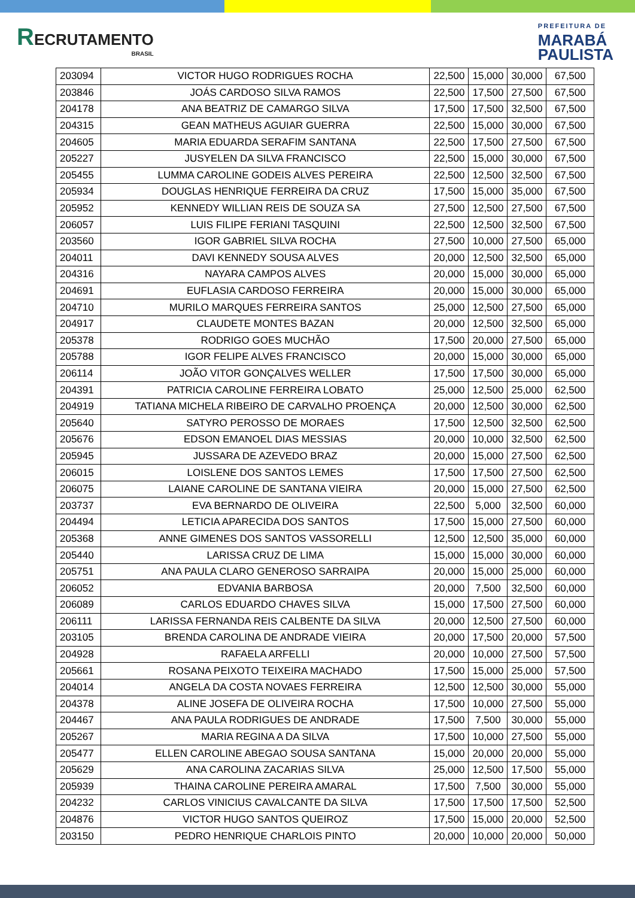RECRUTAMENTO
BRASIL
PREFEITURA DE
MARABÁ
PAULISTA
| 203094 | VICTOR HUGO RODRIGUES ROCHA | 22,500 | 15,000 | 30,000 | 67,500 |
| 203846 | JOÁS CARDOSO SILVA RAMOS | 22,500 | 17,500 | 27,500 | 67,500 |
| 204178 | ANA BEATRIZ DE CAMARGO SILVA | 17,500 | 17,500 | 32,500 | 67,500 |
| 204315 | GEAN MATHEUS AGUIAR GUERRA | 22,500 | 15,000 | 30,000 | 67,500 |
| 204605 | MARIA EDUARDA SERAFIM SANTANA | 22,500 | 17,500 | 27,500 | 67,500 |
| 205227 | JUSYELEN DA SILVA FRANCISCO | 22,500 | 15,000 | 30,000 | 67,500 |
| 205455 | LUMMA CAROLINE GODEIS ALVES PEREIRA | 22,500 | 12,500 | 32,500 | 67,500 |
| 205934 | DOUGLAS HENRIQUE FERREIRA DA CRUZ | 17,500 | 15,000 | 35,000 | 67,500 |
| 205952 | KENNEDY WILLIAN REIS DE SOUZA SA | 27,500 | 12,500 | 27,500 | 67,500 |
| 206057 | LUIS FILIPE FERIANI TASQUINI | 22,500 | 12,500 | 32,500 | 67,500 |
| 203560 | IGOR GABRIEL SILVA ROCHA | 27,500 | 10,000 | 27,500 | 65,000 |
| 204011 | DAVI KENNEDY SOUSA ALVES | 20,000 | 12,500 | 32,500 | 65,000 |
| 204316 | NAYARA CAMPOS ALVES | 20,000 | 15,000 | 30,000 | 65,000 |
| 204691 | EUFLASIA CARDOSO FERREIRA | 20,000 | 15,000 | 30,000 | 65,000 |
| 204710 | MURILO MARQUES FERREIRA SANTOS | 25,000 | 12,500 | 27,500 | 65,000 |
| 204917 | CLAUDETE MONTES BAZAN | 20,000 | 12,500 | 32,500 | 65,000 |
| 205378 | RODRIGO GOES MUCHÃO | 17,500 | 20,000 | 27,500 | 65,000 |
| 205788 | IGOR FELIPE ALVES FRANCISCO | 20,000 | 15,000 | 30,000 | 65,000 |
| 206114 | JOÃO VITOR GONÇALVES WELLER | 17,500 | 17,500 | 30,000 | 65,000 |
| 204391 | PATRICIA CAROLINE FERREIRA LOBATO | 25,000 | 12,500 | 25,000 | 62,500 |
| 204919 | TATIANA MICHELA RIBEIRO DE CARVALHO PROENÇA | 20,000 | 12,500 | 30,000 | 62,500 |
| 205640 | SATYRO PEROSSO DE MORAES | 17,500 | 12,500 | 32,500 | 62,500 |
| 205676 | EDSON EMANOEL DIAS MESSIAS | 20,000 | 10,000 | 32,500 | 62,500 |
| 205945 | JUSSARA DE AZEVEDO BRAZ | 20,000 | 15,000 | 27,500 | 62,500 |
| 206015 | LOISLENE DOS SANTOS LEMES | 17,500 | 17,500 | 27,500 | 62,500 |
| 206075 | LAIANE CAROLINE DE SANTANA VIEIRA | 20,000 | 15,000 | 27,500 | 62,500 |
| 203737 | EVA BERNARDO DE OLIVEIRA | 22,500 | 5,000 | 32,500 | 60,000 |
| 204494 | LETICIA APARECIDA DOS SANTOS | 17,500 | 15,000 | 27,500 | 60,000 |
| 205368 | ANNE GIMENES DOS SANTOS VASSORELLI | 12,500 | 12,500 | 35,000 | 60,000 |
| 205440 | LARISSA CRUZ DE LIMA | 15,000 | 15,000 | 30,000 | 60,000 |
| 205751 | ANA PAULA CLARO GENEROSO SARRAIPA | 20,000 | 15,000 | 25,000 | 60,000 |
| 206052 | EDVANIA BARBOSA | 20,000 | 7,500 | 32,500 | 60,000 |
| 206089 | CARLOS EDUARDO CHAVES SILVA | 15,000 | 17,500 | 27,500 | 60,000 |
| 206111 | LARISSA FERNANDA REIS CALBENTE DA SILVA | 20,000 | 12,500 | 27,500 | 60,000 |
| 203105 | BRENDA CAROLINA DE ANDRADE VIEIRA | 20,000 | 17,500 | 20,000 | 57,500 |
| 204928 | RAFAELA ARFELLI | 20,000 | 10,000 | 27,500 | 57,500 |
| 205661 | ROSANA PEIXOTO TEIXEIRA MACHADO | 17,500 | 15,000 | 25,000 | 57,500 |
| 204014 | ANGELA DA COSTA NOVAES FERREIRA | 12,500 | 12,500 | 30,000 | 55,000 |
| 204378 | ALINE JOSEFA DE OLIVEIRA ROCHA | 17,500 | 10,000 | 27,500 | 55,000 |
| 204467 | ANA PAULA RODRIGUES DE ANDRADE | 17,500 | 7,500 | 30,000 | 55,000 |
| 205267 | MARIA REGINA A DA SILVA | 17,500 | 10,000 | 27,500 | 55,000 |
| 205477 | ELLEN CAROLINE ABEGAO SOUSA SANTANA | 15,000 | 20,000 | 20,000 | 55,000 |
| 205629 | ANA CAROLINA ZACARIAS SILVA | 25,000 | 12,500 | 17,500 | 55,000 |
| 205939 | THAINA CAROLINE PEREIRA AMARAL | 17,500 | 7,500 | 30,000 | 55,000 |
| 204232 | CARLOS VINICIUS CAVALCANTE DA SILVA | 17,500 | 17,500 | 17,500 | 52,500 |
| 204876 | VICTOR HUGO SANTOS QUEIROZ | 17,500 | 15,000 | 20,000 | 52,500 |
| 203150 | PEDRO HENRIQUE CHARLOIS PINTO | 20,000 | 10,000 | 20,000 | 50,000 |